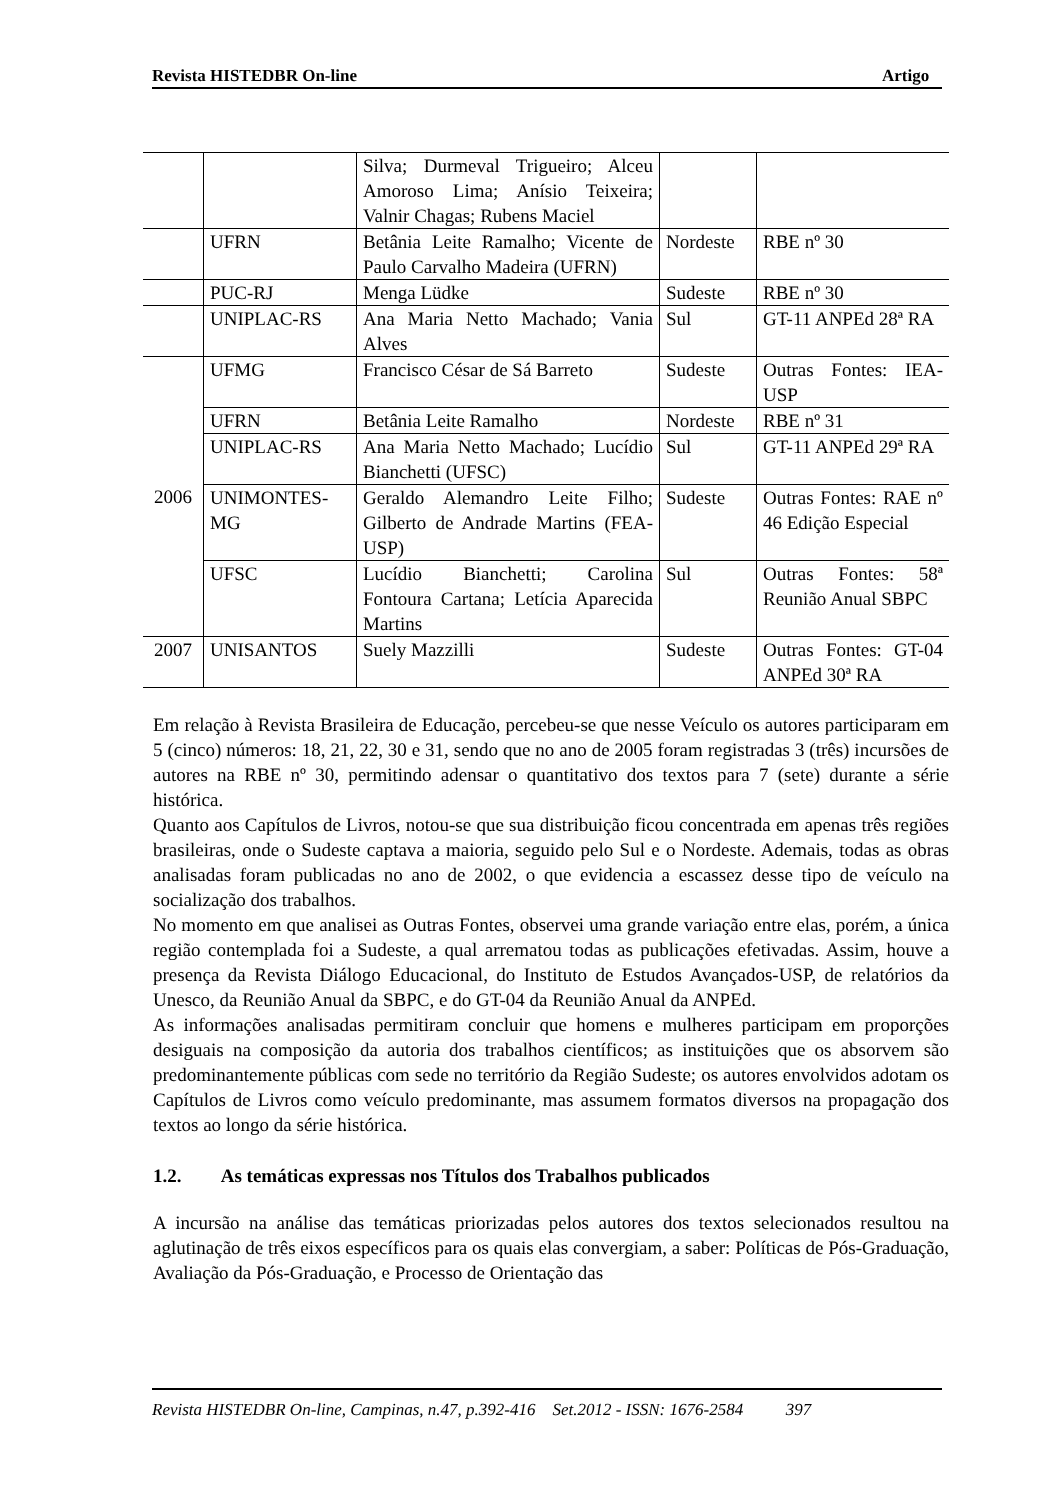Revista HISTEDBR On-line Artigo
| | | Silva; Durmeval Trigueiro; Alceu Amoroso Lima; Anísio Teixeira; Valnir Chagas; Rubens Maciel | | |
| | UFRN | Betânia Leite Ramalho; Vicente de Paulo Carvalho Madeira (UFRN) | Nordeste | RBE nº 30 |
| | PUC-RJ | Menga Lüdke | Sudeste | RBE nº 30 |
| | UNIPLAC-RS | Ana Maria Netto Machado; Vania Alves | Sul | GT-11 ANPEd 28ª RA |
| 2006 | UFMG | Francisco César de Sá Barreto | Sudeste | Outras Fontes: IEA-USP |
| | UFRN | Betânia Leite Ramalho | Nordeste | RBE nº 31 |
| | UNIPLAC-RS | Ana Maria Netto Machado; Lucídio Bianchetti (UFSC) | Sul | GT-11 ANPEd 29ª RA |
| | UNIMONTES-MG | Geraldo Alemandro Leite Filho; Gilberto de Andrade Martins (FEA-USP) | Sudeste | Outras Fontes: RAE nº 46 Edição Especial |
| | UFSC | Lucídio Bianchetti; Carolina Fontoura Cartana; Letícia Aparecida Martins | Sul | Outras Fontes: 58ª Reunião Anual SBPC |
| 2007 | UNISANTOS | Suely Mazzilli | Sudeste | Outras Fontes: GT-04 ANPEd 30ª RA |
Em relação à Revista Brasileira de Educação, percebeu-se que nesse Veículo os autores participaram em 5 (cinco) números: 18, 21, 22, 30 e 31, sendo que no ano de 2005 foram registradas 3 (três) incursões de autores na RBE nº 30, permitindo adensar o quantitativo dos textos para 7 (sete) durante a série histórica.
Quanto aos Capítulos de Livros, notou-se que sua distribuição ficou concentrada em apenas três regiões brasileiras, onde o Sudeste captava a maioria, seguido pelo Sul e o Nordeste. Ademais, todas as obras analisadas foram publicadas no ano de 2002, o que evidencia a escassez desse tipo de veículo na socialização dos trabalhos.
No momento em que analisei as Outras Fontes, observei uma grande variação entre elas, porém, a única região contemplada foi a Sudeste, a qual arrematou todas as publicações efetivadas. Assim, houve a presença da Revista Diálogo Educacional, do Instituto de Estudos Avançados-USP, de relatórios da Unesco, da Reunião Anual da SBPC, e do GT-04 da Reunião Anual da ANPEd.
As informações analisadas permitiram concluir que homens e mulheres participam em proporções desiguais na composição da autoria dos trabalhos científicos; as instituições que os absorvem são predominantemente públicas com sede no território da Região Sudeste; os autores envolvidos adotam os Capítulos de Livros como veículo predominante, mas assumem formatos diversos na propagação dos textos ao longo da série histórica.
1.2. As temáticas expressas nos Títulos dos Trabalhos publicados
A incursão na análise das temáticas priorizadas pelos autores dos textos selecionados resultou na aglutinação de três eixos específicos para os quais elas convergiam, a saber: Políticas de Pós-Graduação, Avaliação da Pós-Graduação, e Processo de Orientação das
Revista HISTEDBR On-line, Campinas, n.47, p.392-416 Set.2012 - ISSN: 1676-2584 397